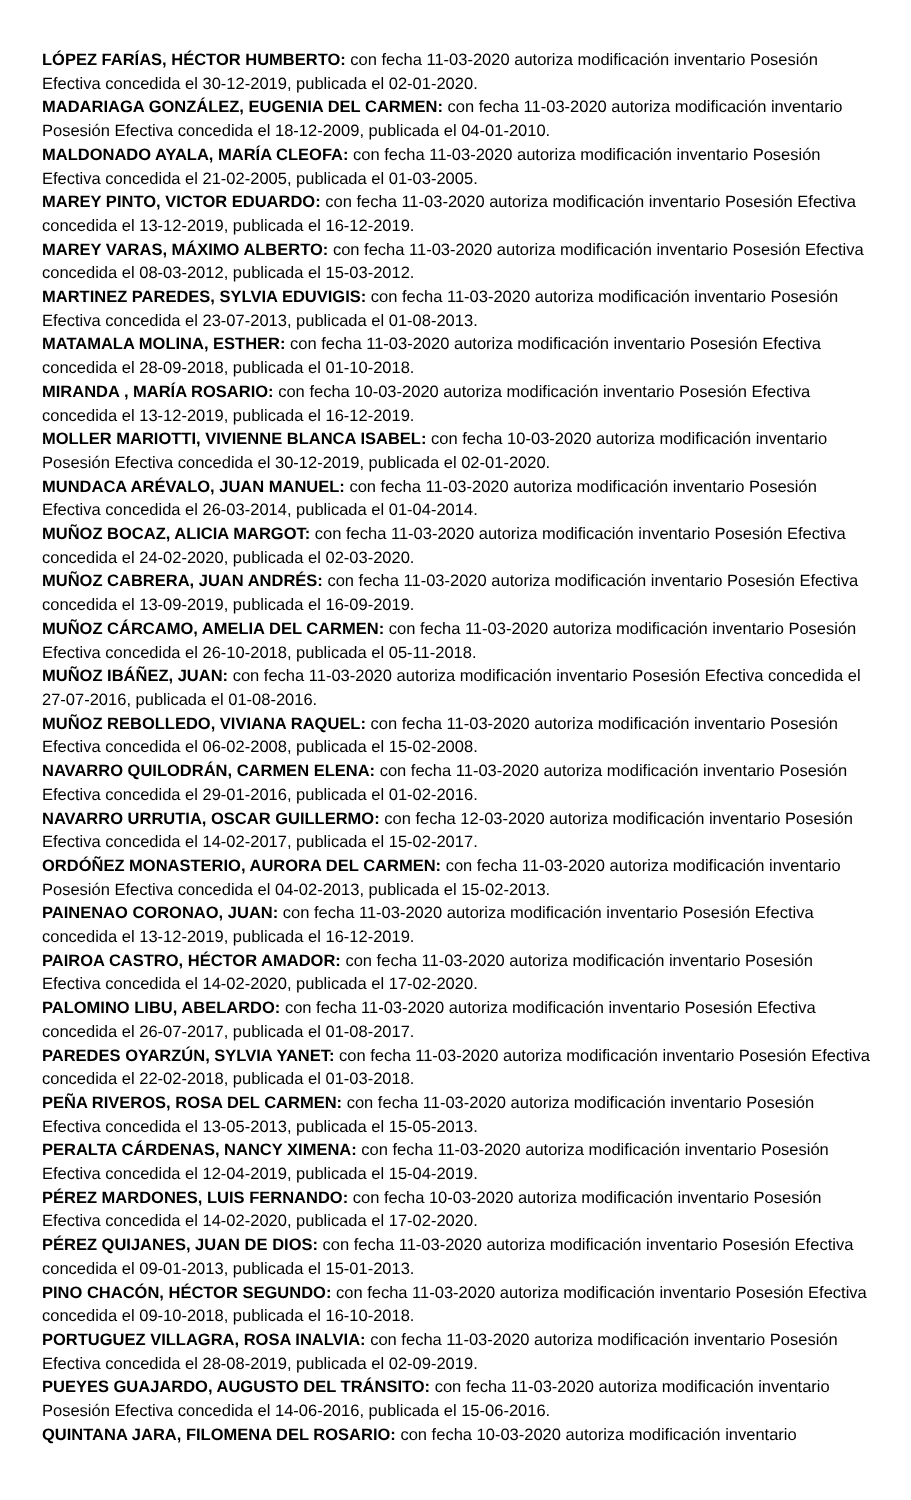LÓPEZ FARÍAS, HÉCTOR HUMBERTO: con fecha 11-03-2020 autoriza modificación inventario Posesión Efectiva concedida el 30-12-2019, publicada el 02-01-2020.
MADARIAGA GONZÁLEZ, EUGENIA DEL CARMEN: con fecha 11-03-2020 autoriza modificación inventario Posesión Efectiva concedida el 18-12-2009, publicada el 04-01-2010.
MALDONADO AYALA, MARÍA CLEOFA: con fecha 11-03-2020 autoriza modificación inventario Posesión Efectiva concedida el 21-02-2005, publicada el 01-03-2005.
MAREY PINTO, VICTOR EDUARDO: con fecha 11-03-2020 autoriza modificación inventario Posesión Efectiva concedida el 13-12-2019, publicada el 16-12-2019.
MAREY VARAS, MÁXIMO ALBERTO: con fecha 11-03-2020 autoriza modificación inventario Posesión Efectiva concedida el 08-03-2012, publicada el 15-03-2012.
MARTINEZ PAREDES, SYLVIA EDUVIGIS: con fecha 11-03-2020 autoriza modificación inventario Posesión Efectiva concedida el 23-07-2013, publicada el 01-08-2013.
MATAMALA MOLINA, ESTHER: con fecha 11-03-2020 autoriza modificación inventario Posesión Efectiva concedida el 28-09-2018, publicada el 01-10-2018.
MIRANDA , MARÍA ROSARIO: con fecha 10-03-2020 autoriza modificación inventario Posesión Efectiva concedida el 13-12-2019, publicada el 16-12-2019.
MOLLER MARIOTTI, VIVIENNE BLANCA ISABEL: con fecha 10-03-2020 autoriza modificación inventario Posesión Efectiva concedida el 30-12-2019, publicada el 02-01-2020.
MUNDACA ARÉVALO, JUAN MANUEL: con fecha 11-03-2020 autoriza modificación inventario Posesión Efectiva concedida el 26-03-2014, publicada el 01-04-2014.
MUÑOZ BOCAZ, ALICIA MARGOT: con fecha 11-03-2020 autoriza modificación inventario Posesión Efectiva concedida el 24-02-2020, publicada el 02-03-2020.
MUÑOZ CABRERA, JUAN ANDRÉS: con fecha 11-03-2020 autoriza modificación inventario Posesión Efectiva concedida el 13-09-2019, publicada el 16-09-2019.
MUÑOZ CÁRCAMO, AMELIA DEL CARMEN: con fecha 11-03-2020 autoriza modificación inventario Posesión Efectiva concedida el 26-10-2018, publicada el 05-11-2018.
MUÑOZ IBÁÑEZ, JUAN: con fecha 11-03-2020 autoriza modificación inventario Posesión Efectiva concedida el 27-07-2016, publicada el 01-08-2016.
MUÑOZ REBOLLEDO, VIVIANA RAQUEL: con fecha 11-03-2020 autoriza modificación inventario Posesión Efectiva concedida el 06-02-2008, publicada el 15-02-2008.
NAVARRO QUILODRÁN, CARMEN ELENA: con fecha 11-03-2020 autoriza modificación inventario Posesión Efectiva concedida el 29-01-2016, publicada el 01-02-2016.
NAVARRO URRUTIA, OSCAR GUILLERMO: con fecha 12-03-2020 autoriza modificación inventario Posesión Efectiva concedida el 14-02-2017, publicada el 15-02-2017.
ORDÓÑEZ MONASTERIO, AURORA DEL CARMEN: con fecha 11-03-2020 autoriza modificación inventario Posesión Efectiva concedida el 04-02-2013, publicada el 15-02-2013.
PAINENAO CORONAO, JUAN: con fecha 11-03-2020 autoriza modificación inventario Posesión Efectiva concedida el 13-12-2019, publicada el 16-12-2019.
PAIROA CASTRO, HÉCTOR AMADOR: con fecha 11-03-2020 autoriza modificación inventario Posesión Efectiva concedida el 14-02-2020, publicada el 17-02-2020.
PALOMINO LIBU, ABELARDO: con fecha 11-03-2020 autoriza modificación inventario Posesión Efectiva concedida el 26-07-2017, publicada el 01-08-2017.
PAREDES OYARZÚN, SYLVIA YANET: con fecha 11-03-2020 autoriza modificación inventario Posesión Efectiva concedida el 22-02-2018, publicada el 01-03-2018.
PEÑA RIVEROS, ROSA DEL CARMEN: con fecha 11-03-2020 autoriza modificación inventario Posesión Efectiva concedida el 13-05-2013, publicada el 15-05-2013.
PERALTA CÁRDENAS, NANCY XIMENA: con fecha 11-03-2020 autoriza modificación inventario Posesión Efectiva concedida el 12-04-2019, publicada el 15-04-2019.
PÉREZ MARDONES, LUIS FERNANDO: con fecha 10-03-2020 autoriza modificación inventario Posesión Efectiva concedida el 14-02-2020, publicada el 17-02-2020.
PÉREZ QUIJANES, JUAN DE DIOS: con fecha 11-03-2020 autoriza modificación inventario Posesión Efectiva concedida el 09-01-2013, publicada el 15-01-2013.
PINO CHACÓN, HÉCTOR SEGUNDO: con fecha 11-03-2020 autoriza modificación inventario Posesión Efectiva concedida el 09-10-2018, publicada el 16-10-2018.
PORTUGUEZ VILLAGRA, ROSA INALVIA: con fecha 11-03-2020 autoriza modificación inventario Posesión Efectiva concedida el 28-08-2019, publicada el 02-09-2019.
PUEYES GUAJARDO, AUGUSTO DEL TRÁNSITO: con fecha 11-03-2020 autoriza modificación inventario Posesión Efectiva concedida el 14-06-2016, publicada el 15-06-2016.
QUINTANA JARA, FILOMENA DEL ROSARIO: con fecha 10-03-2020 autoriza modificación inventario